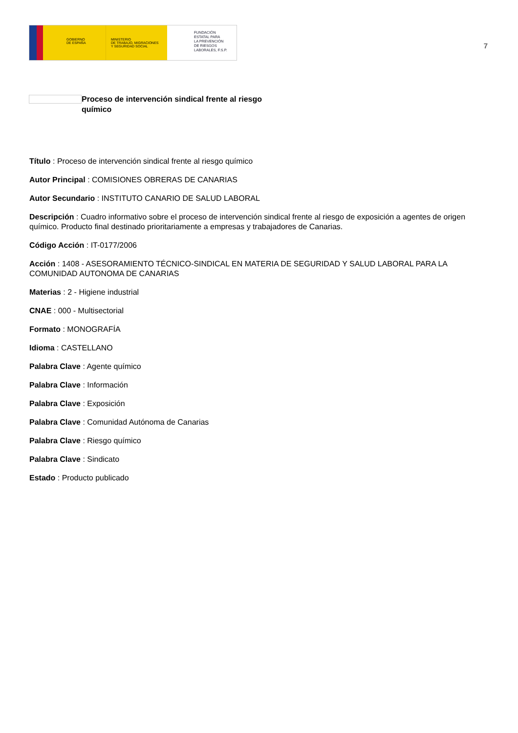GOBIERNO
DE ESPAÑA
MINISTERIO
DE TRABAJO, MIGRACIONES
Y SEGURIDAD SOCIAL
FUNDACIÓN
ESTATAL PARA
LA PREVENCIÓN
DE RIESGOS
LABORALES, F.S.P.
7
Proceso de intervención sindical frente al riesgo químico
Título : Proceso de intervención sindical frente al riesgo químico
Autor Principal : COMISIONES OBRERAS DE CANARIAS
Autor Secundario : INSTITUTO CANARIO DE SALUD LABORAL
Descripción : Cuadro informativo sobre el proceso de intervención sindical frente al riesgo de exposición a agentes de origen químico. Producto final destinado prioritariamente a empresas y trabajadores de Canarias.
Código Acción : IT-0177/2006
Acción : 1408 - ASESORAMIENTO TÉCNICO-SINDICAL EN MATERIA DE SEGURIDAD Y SALUD LABORAL PARA LA COMUNIDAD AUTONOMA DE CANARIAS
Materias : 2 - Higiene industrial
CNAE : 000 - Multisectorial
Formato : MONOGRAFÍA
Idioma : CASTELLANO
Palabra Clave : Agente químico
Palabra Clave : Información
Palabra Clave : Exposición
Palabra Clave : Comunidad Autónoma de Canarias
Palabra Clave : Riesgo químico
Palabra Clave : Sindicato
Estado : Producto publicado